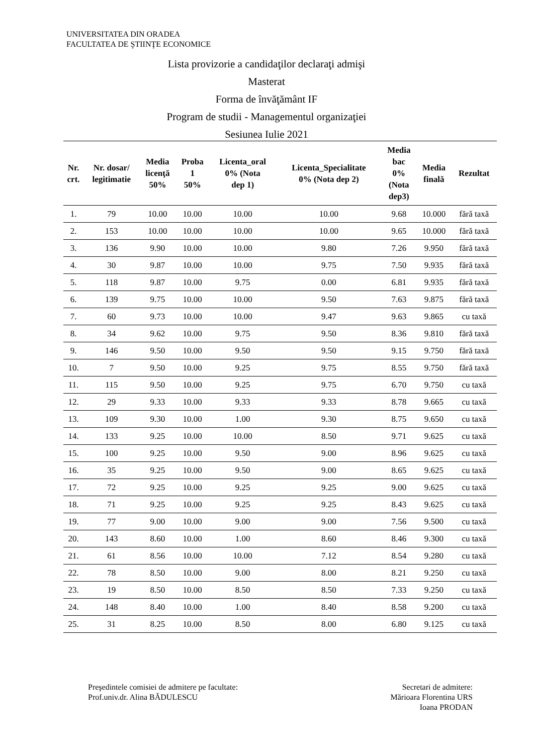UNIVERSITATEA DIN ORADEA
FACULTATEA DE ŞTIINŢE ECONOMICE
Lista provizorie a candidaţilor declaraţi admişi
Masterat
Forma de învăţământ IF
Program de studii - Managementul organizaţiei
Sesiunea Iulie 2021
| Nr. crt. | Nr. dosar/ legitimatie | Media licenţă 50% | Proba 1 50% | Licenta_oral 0% (Nota dep 1) | Licenta_Specialitate 0% (Nota dep 2) | Media bac 0% (Nota dep3) | Media finală | Rezultat |
| --- | --- | --- | --- | --- | --- | --- | --- | --- |
| 1. | 79 | 10.00 | 10.00 | 10.00 | 10.00 | 9.68 | 10.000 | fără taxă |
| 2. | 153 | 10.00 | 10.00 | 10.00 | 10.00 | 9.65 | 10.000 | fără taxă |
| 3. | 136 | 9.90 | 10.00 | 10.00 | 9.80 | 7.26 | 9.950 | fără taxă |
| 4. | 30 | 9.87 | 10.00 | 10.00 | 9.75 | 7.50 | 9.935 | fără taxă |
| 5. | 118 | 9.87 | 10.00 | 9.75 | 0.00 | 6.81 | 9.935 | fără taxă |
| 6. | 139 | 9.75 | 10.00 | 10.00 | 9.50 | 7.63 | 9.875 | fără taxă |
| 7. | 60 | 9.73 | 10.00 | 10.00 | 9.47 | 9.63 | 9.865 | cu taxă |
| 8. | 34 | 9.62 | 10.00 | 9.75 | 9.50 | 8.36 | 9.810 | fără taxă |
| 9. | 146 | 9.50 | 10.00 | 9.50 | 9.50 | 9.15 | 9.750 | fără taxă |
| 10. | 7 | 9.50 | 10.00 | 9.25 | 9.75 | 8.55 | 9.750 | fără taxă |
| 11. | 115 | 9.50 | 10.00 | 9.25 | 9.75 | 6.70 | 9.750 | cu taxă |
| 12. | 29 | 9.33 | 10.00 | 9.33 | 9.33 | 8.78 | 9.665 | cu taxă |
| 13. | 109 | 9.30 | 10.00 | 1.00 | 9.30 | 8.75 | 9.650 | cu taxă |
| 14. | 133 | 9.25 | 10.00 | 10.00 | 8.50 | 9.71 | 9.625 | cu taxă |
| 15. | 100 | 9.25 | 10.00 | 9.50 | 9.00 | 8.96 | 9.625 | cu taxă |
| 16. | 35 | 9.25 | 10.00 | 9.50 | 9.00 | 8.65 | 9.625 | cu taxă |
| 17. | 72 | 9.25 | 10.00 | 9.25 | 9.25 | 9.00 | 9.625 | cu taxă |
| 18. | 71 | 9.25 | 10.00 | 9.25 | 9.25 | 8.43 | 9.625 | cu taxă |
| 19. | 77 | 9.00 | 10.00 | 9.00 | 9.00 | 7.56 | 9.500 | cu taxă |
| 20. | 143 | 8.60 | 10.00 | 1.00 | 8.60 | 8.46 | 9.300 | cu taxă |
| 21. | 61 | 8.56 | 10.00 | 10.00 | 7.12 | 8.54 | 9.280 | cu taxă |
| 22. | 78 | 8.50 | 10.00 | 9.00 | 8.00 | 8.21 | 9.250 | cu taxă |
| 23. | 19 | 8.50 | 10.00 | 8.50 | 8.50 | 7.33 | 9.250 | cu taxă |
| 24. | 148 | 8.40 | 10.00 | 1.00 | 8.40 | 8.58 | 9.200 | cu taxă |
| 25. | 31 | 8.25 | 10.00 | 8.50 | 8.00 | 6.80 | 9.125 | cu taxă |
Preşedintele comisiei de admitere pe facultate:
Prof.univ.dr. Alina BĂDULESCU
Secretari de admitere:
Mărioara Florentina URS
Ioana PRODAN